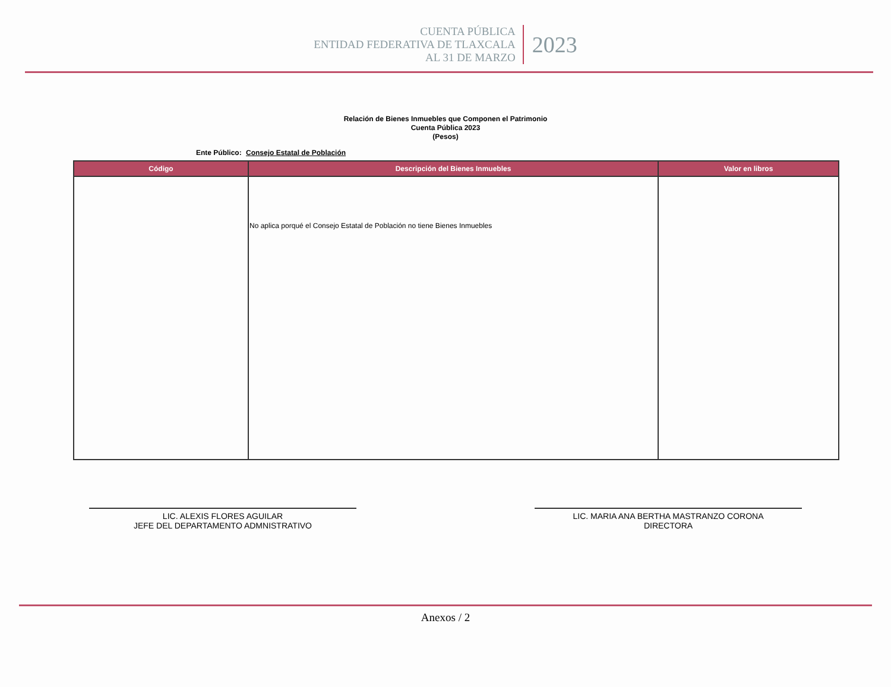CUENTA PÚBLICA
ENTIDAD FEDERATIVA DE TLAXCALA
AL 31 DE MARZO
2023
Relación de Bienes Inmuebles que Componen el Patrimonio
Cuenta Pública 2023
(Pesos)
Ente Público: Consejo Estatal de Población
| Código | Descripción del Bienes Inmuebles | Valor en libros |
| --- | --- | --- |
| | No aplica porqué el Consejo Estatal de Población no tiene Bienes Inmuebles | |
LIC. ALEXIS FLORES AGUILAR
JEFE DEL DEPARTAMENTO ADMNISTRATIVO
LIC. MARIA ANA BERTHA MASTRANZO CORONA
DIRECTORA
Anexos / 2